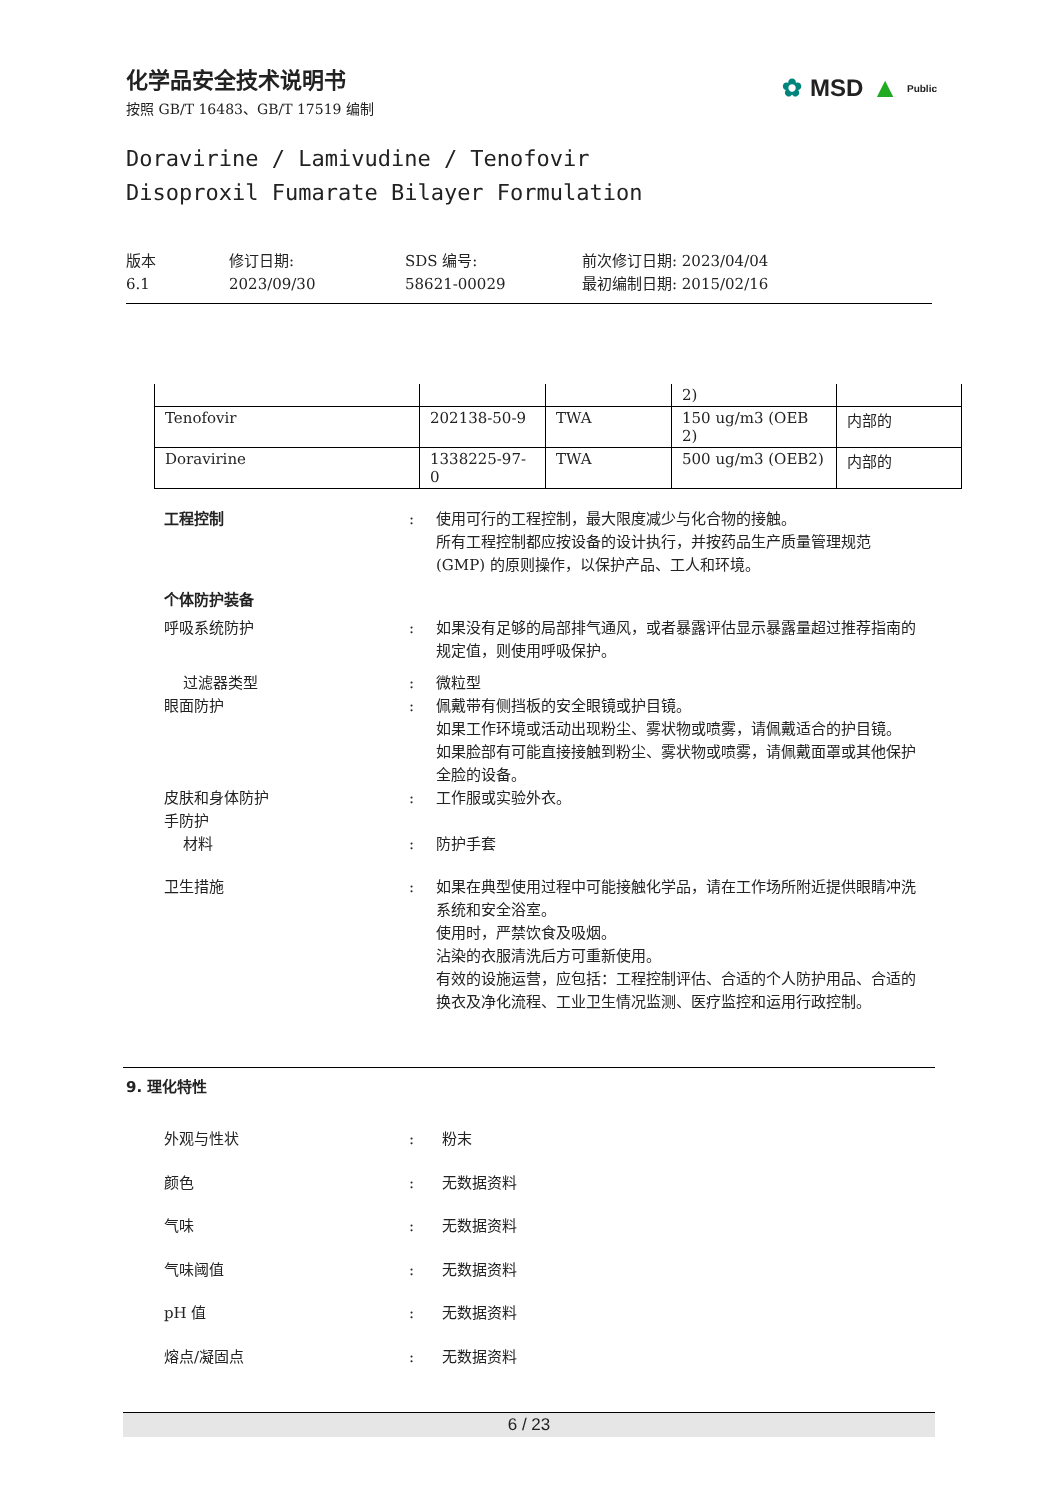化学品安全技术说明书
按照 GB/T 16483、GB/T 17519 编制
✿ MSD ▲ Public
Doravirine / Lamivudine / Tenofovir
Disoproxil Fumarate Bilayer Formulation
版本
6.1
修订日期:
2023/09/30
SDS 编号:
58621-00029
前次修订日期: 2023/04/04
最初编制日期: 2015/02/16
| | | | 2) | |
| Tenofovir | 202138-50-9 | TWA | 150 ug/m3 (OEB 2) | 内部的 |
| Doravirine | 1338225-97-0 | TWA | 500 ug/m3 (OEB2) | 内部的 |
工程控制 : 使用可行的工程控制，最大限度减少与化合物的接触。
所有工程控制都应按设备的设计执行，并按药品生产质量管理规范 (GMP) 的原则操作，以保护产品、工人和环境。
个体防护装备
呼吸系统防护 : 如果没有足够的局部排气通风，或者暴露评估显示暴露量超过推荐指南的规定值，则使用呼吸保护。
过滤器类型 : 微粒型
眼面防护 : 佩戴带有侧挡板的安全眼镜或护目镜。
如果工作环境或活动出现粉尘、雾状物或喷雾，请佩戴适合的护目镜。
如果脸部有可能直接接触到粉尘、雾状物或喷雾，请佩戴面罩或其他保护全脸的设备。
皮肤和身体防护
手防护
材料
:
:
工作服或实验外衣。
防护手套
卫生措施 : 如果在典型使用过程中可能接触化学品，请在工作场所附近提供眼睛冲洗系统和安全浴室。
使用时，严禁饮食及吸烟。
沾染的衣服清洗后方可重新使用。
有效的设施运营，应包括：工程控制评估、合适的个人防护用品、合适的换衣及净化流程、工业卫生情况监测、医疗监控和运用行政控制。
9. 理化特性
外观与性状 : 粉末
颜色 : 无数据资料
气味 : 无数据资料
气味阈值 : 无数据资料
pH 值 : 无数据资料
熔点/凝固点 : 无数据资料
6 / 23